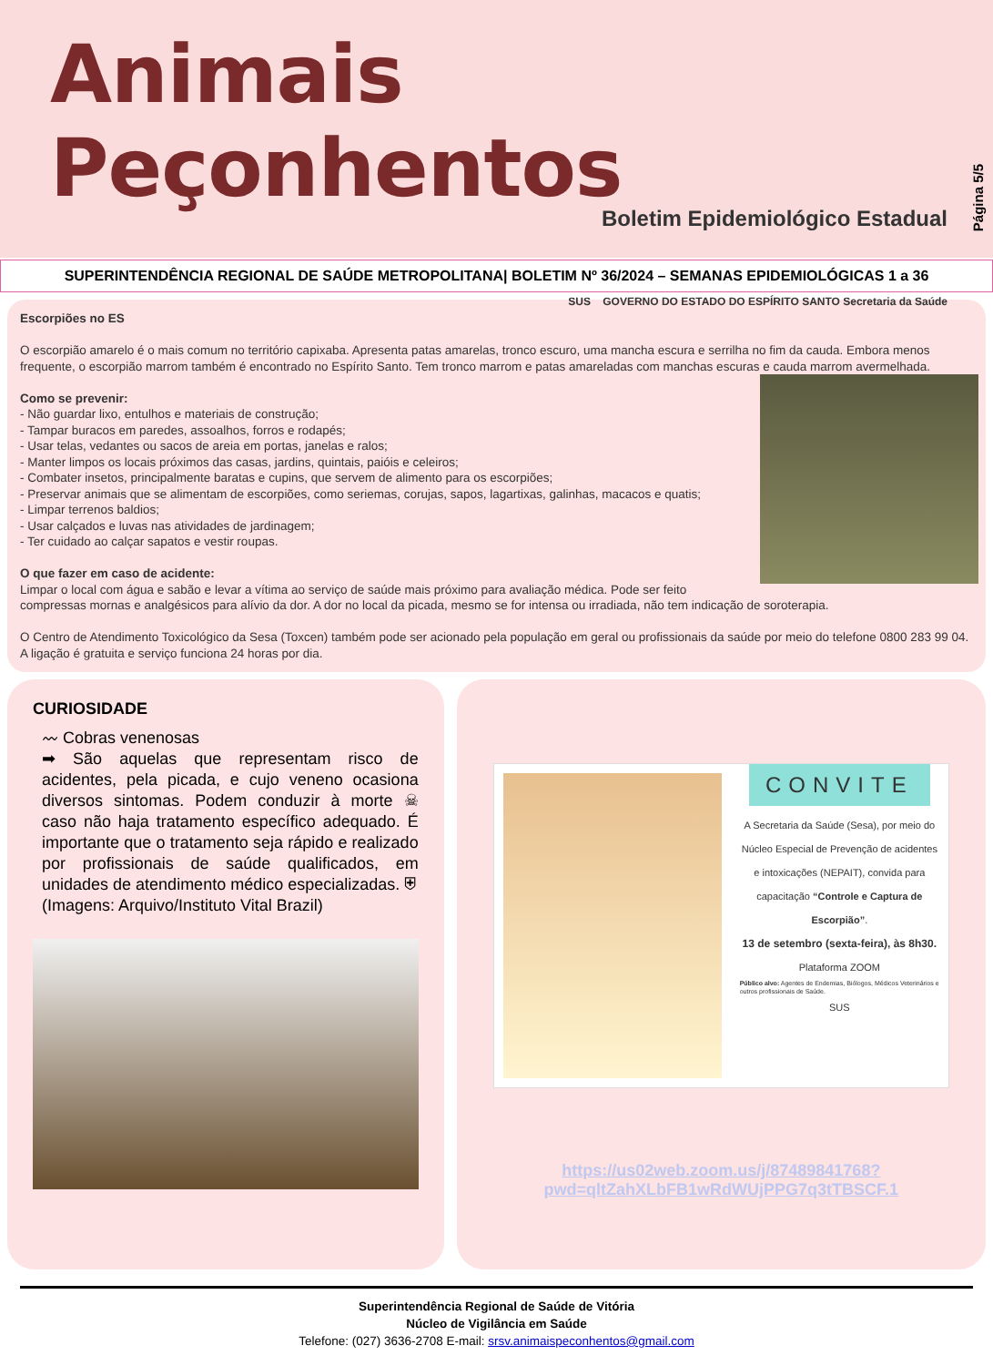Animais Peçonhentos
Boletim Epidemiológico Estadual
SUS GOVERNO DO ESTADO DO ESPÍRITO SANTO Secretaria da Saúde
Página 5/5
SUPERINTENDÊNCIA REGIONAL DE SAÚDE METROPOLITANA| BOLETIM Nº 36/2024 – SEMANAS EPIDEMIOLÓGICAS 1 a 36
Escorpiões no ES
O escorpião amarelo é o mais comum no território capixaba. Apresenta patas amarelas, tronco escuro, uma mancha escura e serrilha no fim da cauda. Embora menos frequente, o escorpião marrom também é encontrado no Espírito Santo. Tem tronco marrom e patas amareladas com manchas escuras e cauda marrom avermelhada.
Como se prevenir:
- Não guardar lixo, entulhos e materiais de construção;
- Tampar buracos em paredes, assoalhos, forros e rodapés;
- Usar telas, vedantes ou sacos de areia em portas, janelas e ralos;
- Manter limpos os locais próximos das casas, jardins, quintais, paióis e celeiros;
- Combater insetos, principalmente baratas e cupins, que servem de alimento para os escorpiões;
- Preservar animais que se alimentam de escorpiões, como seriemas, corujas, sapos, lagartixas, galinhas, macacos e quatis;
- Limpar terrenos baldios;
- Usar calçados e luvas nas atividades de jardinagem;
- Ter cuidado ao calçar sapatos e vestir roupas.
O que fazer em caso de acidente:
Limpar o local com água e sabão e levar a vítima ao serviço de saúde mais próximo para avaliação médica. Pode ser feito compressas mornas e analgésicos para alívio da dor. A dor no local da picada, mesmo se for intensa ou irradiada, não tem indicação de soroterapia.
O Centro de Atendimento Toxicológico da Sesa (Toxcen) também pode ser acionado pela população em geral ou profissionais da saúde por meio do telefone 0800 283 99 04. A ligação é gratuita e serviço funciona 24 horas por dia.
CURIOSIDADE
〰 Cobras venenosas
➡ São aquelas que representam risco de acidentes, pela picada, e cujo veneno ocasiona diversos sintomas. Podem conduzir à morte ☠ caso não haja tratamento específico adequado. É importante que o tratamento seja rápido e realizado por profissionais de saúde qualificados, em unidades de atendimento médico especializadas. ⛨
(Imagens: Arquivo/Instituto Vital Brazil)
CONVITE
A Secretaria da Saúde (Sesa), por meio do Núcleo Especial de Prevenção de acidentes e intoxicações (NEPAIT), convida para capacitação “Controle e Captura de Escorpião”.
13 de setembro (sexta-feira), às 8h30.
Plataforma ZOOM
Público alvo: Agentes de Endemias, Biólogos, Médicos Veterinários e outros profissionais de Saúde.
SUS
https://us02web.zoom.us/j/87489841768?pwd=qltZahXLbFB1wRdWUjPPG7q3tTBSCF.1
Superintendência Regional de Saúde de Vitória
Núcleo de Vigilância em Saúde
Telefone: (027) 3636-2708 E-mail: srsv.animaispeconhentos@gmail.com